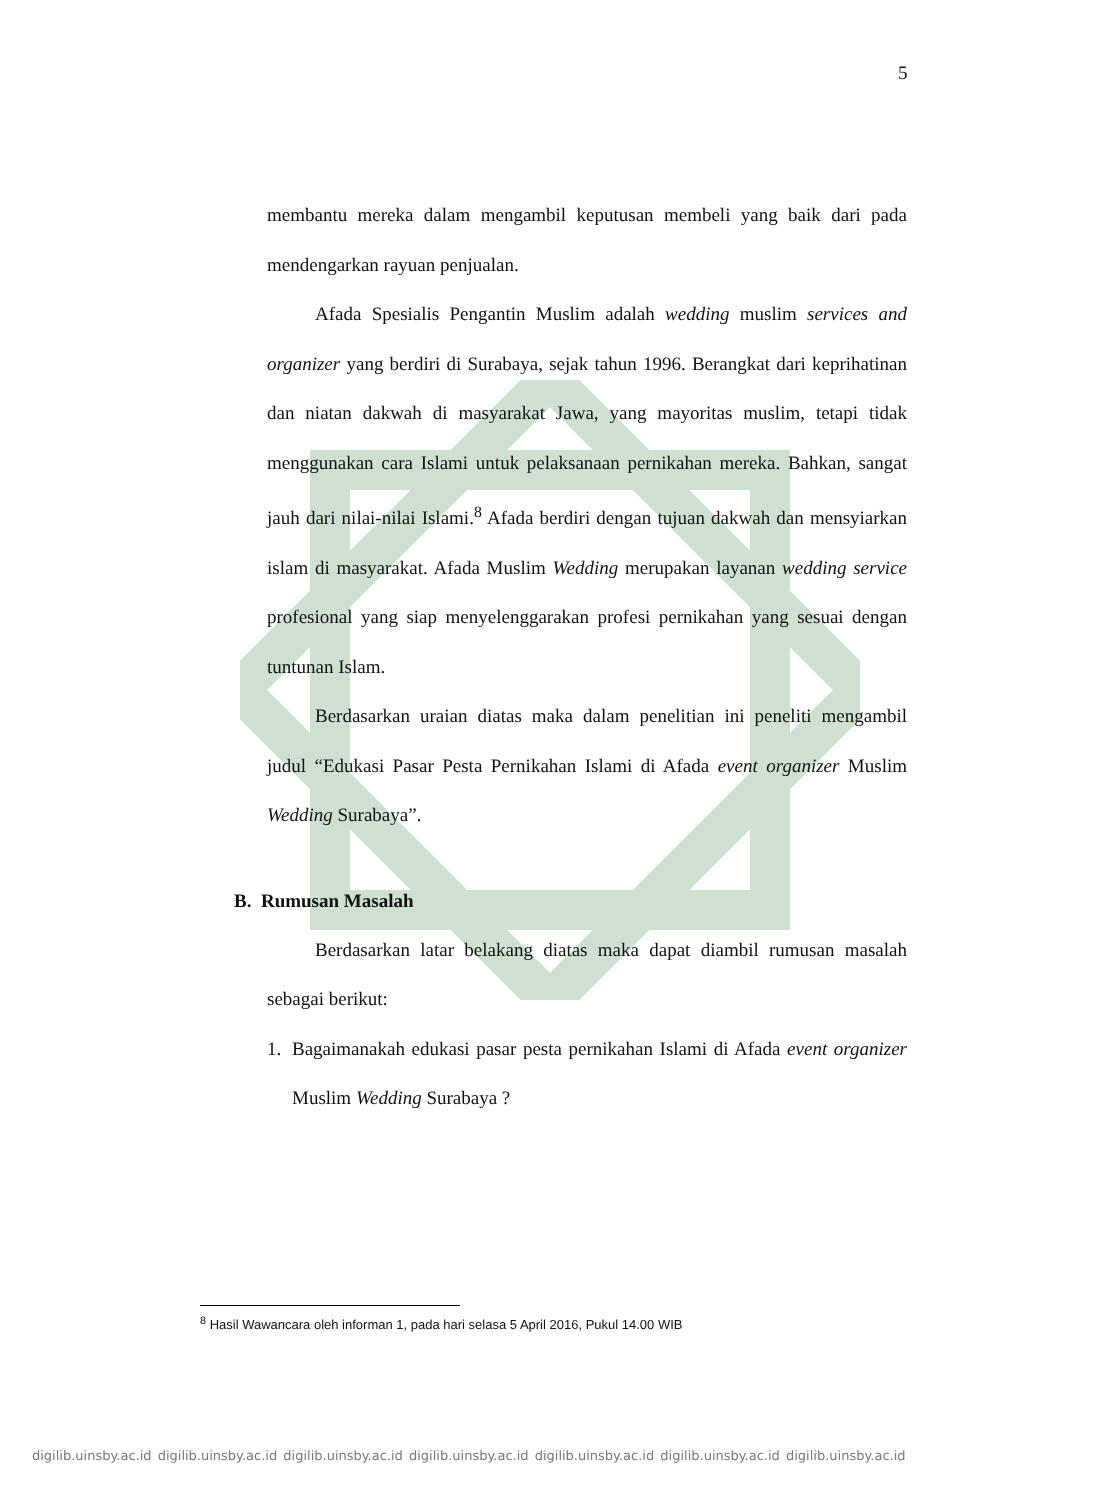5
membantu mereka dalam mengambil keputusan membeli yang baik dari pada mendengarkan rayuan penjualan.
Afada Spesialis Pengantin Muslim adalah wedding muslim services and organizer yang berdiri di Surabaya, sejak tahun 1996. Berangkat dari keprihatinan dan niatan dakwah di masyarakat Jawa, yang mayoritas muslim, tetapi tidak menggunakan cara Islami untuk pelaksanaan pernikahan mereka. Bahkan, sangat jauh dari nilai-nilai Islami.<sup>8</sup> Afada berdiri dengan tujuan dakwah dan mensyiarkan islam di masyarakat. Afada Muslim Wedding merupakan layanan wedding service profesional yang siap menyelenggarakan profesi pernikahan yang sesuai dengan tuntunan Islam.
Berdasarkan uraian diatas maka dalam penelitian ini peneliti mengambil judul “Edukasi Pasar Pesta Pernikahan Islami di Afada event organizer Muslim Wedding Surabaya”.
B. Rumusan Masalah
Berdasarkan latar belakang diatas maka dapat diambil rumusan masalah sebagai berikut:
1.
Bagaimanakah edukasi pasar pesta pernikahan Islami di Afada event organizer Muslim Wedding Surabaya ?
<sup>8</sup> Hasil Wawancara oleh informan 1, pada hari selasa 5 April 2016, Pukul 14.00 WIB
digilib.uinsby.ac.id digilib.uinsby.ac.id digilib.uinsby.ac.id digilib.uinsby.ac.id digilib.uinsby.ac.id digilib.uinsby.ac.id digilib.uinsby.ac.id